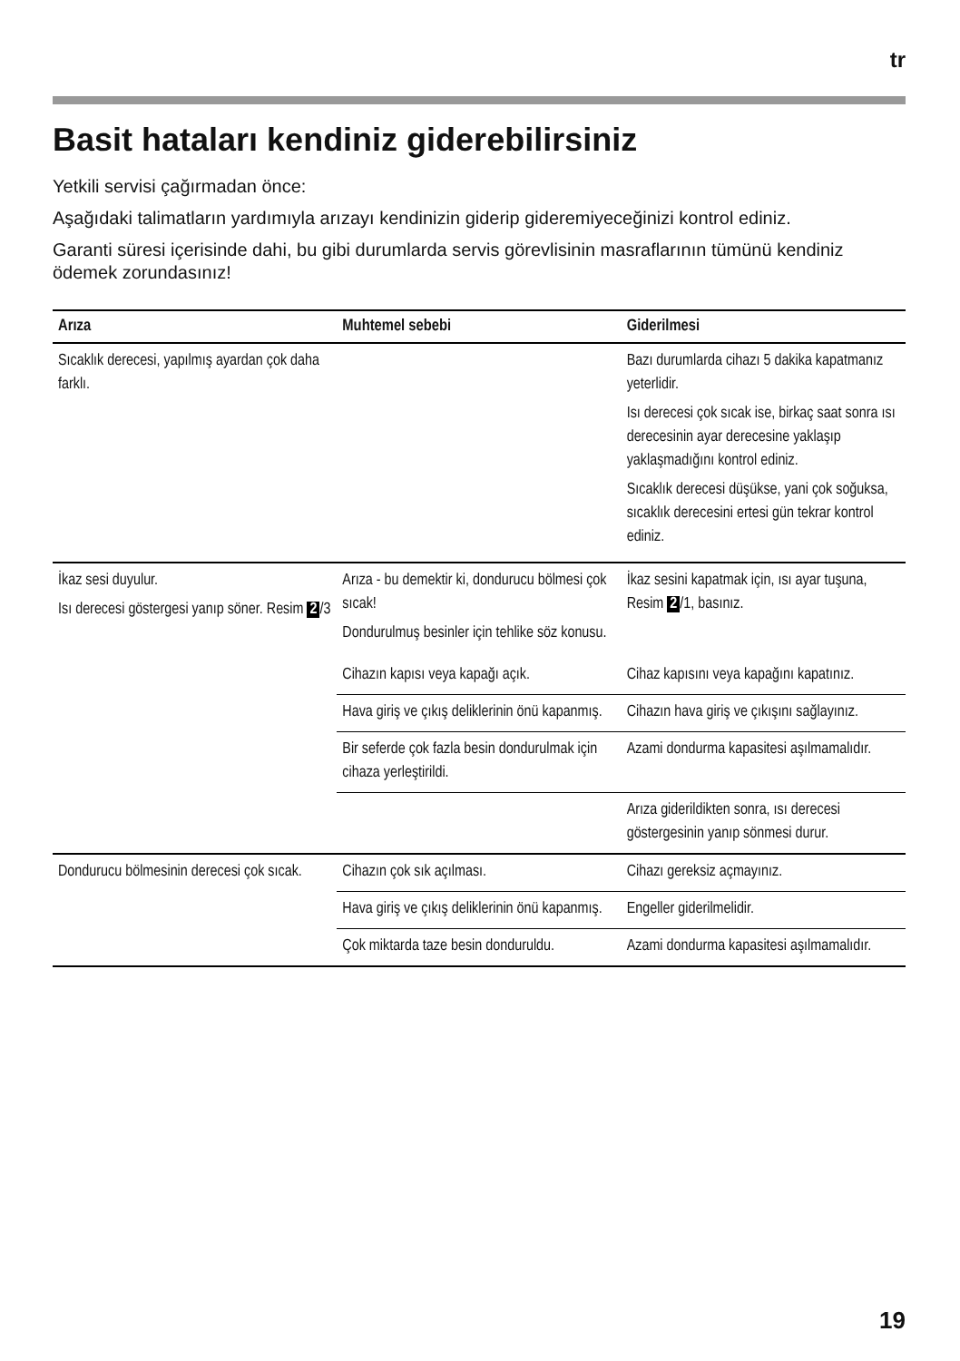tr
Basit hataları kendiniz giderebilirsiniz
Yetkili servisi çağırmadan önce:
Aşağıdaki talimatların yardımıyla arızayı kendinizin giderip gideremiyeceğinizi kontrol ediniz.
Garanti süresi içerisinde dahi, bu gibi durumlarda servis görevlisinin masraflarının tümünü kendiniz ödemek zorundasınız!
| Arıza | Muhtemel sebebi | Giderilmesi |
| --- | --- | --- |
| Sıcaklık derecesi, yapılmış ayardan çok daha farklı. | | Bazı durumlarda cihazı 5 dakika kapatmanız yeterlidir. Isı derecesi çok sıcak ise, birkaç saat sonra ısı derecesinin ayar derecesine yaklaşıp yaklaşmadığını kontrol ediniz. Sıcaklık derecesi düşükse, yani çok soğuksa, sıcaklık derecesini ertesi gün tekrar kontrol ediniz. |
| İkaz sesi duyulur. Isı derecesi göstergesi yanıp söner. Resim 2 /3 | Arıza - bu demektir ki, dondurucu bölmesi çok sıcak! Dondurulmuş besinler için tehlike söz konusu. | İkaz sesini kapatmak için, ısı ayar tuşuna, Resim 2 /1, basınız. |
| | Cihazın kapısı veya kapağı açık. | Cihaz kapısını veya kapağını kapatınız. |
| | Hava giriş ve çıkış deliklerinin önü kapanmış. | Cihazın hava giriş ve çıkışını sağlayınız. |
| | Bir seferde çok fazla besin dondurulmak için cihaza yerleştirildi. | Azami dondurma kapasitesi aşılmamalıdır. |
| | | Arıza giderildikten sonra, ısı derecesi göstergesinin yanıp sönmesi durur. |
| Dondurucu bölmesinin derecesi çok sıcak. | Cihazın çok sık açılması. | Cihazı gereksiz açmayınız. |
| | Hava giriş ve çıkış deliklerinin önü kapanmış. | Engeller giderilmelidir. |
| | Çok miktarda taze besin donduruldu. | Azami dondurma kapasitesi aşılmamalıdır. |
19